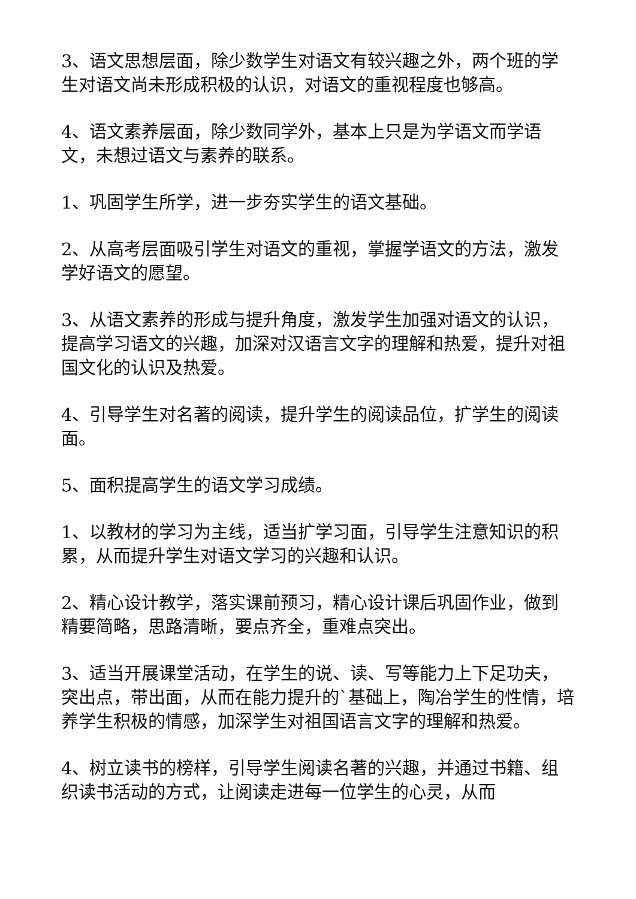3、语文思想层面，除少数学生对语文有较兴趣之外，两个班的学生对语文尚未形成积极的认识，对语文的重视程度也够高。
4、语文素养层面，除少数同学外，基本上只是为学语文而学语文，未想过语文与素养的联系。
1、巩固学生所学，进一步夯实学生的语文基础。
2、从高考层面吸引学生对语文的重视，掌握学语文的方法，激发学好语文的愿望。
3、从语文素养的形成与提升角度，激发学生加强对语文的认识，提高学习语文的兴趣，加深对汉语言文字的理解和热爱，提升对祖国文化的认识及热爱。
4、引导学生对名著的阅读，提升学生的阅读品位，扩学生的阅读面。
5、面积提高学生的语文学习成绩。
1、以教材的学习为主线，适当扩学习面，引导学生注意知识的积累，从而提升学生对语文学习的兴趣和认识。
2、精心设计教学，落实课前预习，精心设计课后巩固作业，做到精要简略，思路清晰，要点齐全，重难点突出。
3、适当开展课堂活动，在学生的说、读、写等能力上下足功夫，突出点，带出面，从而在能力提升的`基础上，陶冶学生的性情，培养学生积极的情感，加深学生对祖国语言文字的理解和热爱。
4、树立读书的榜样，引导学生阅读名著的兴趣，并通过书籍、组织读书活动的方式，让阅读走进每一位学生的心灵，从而